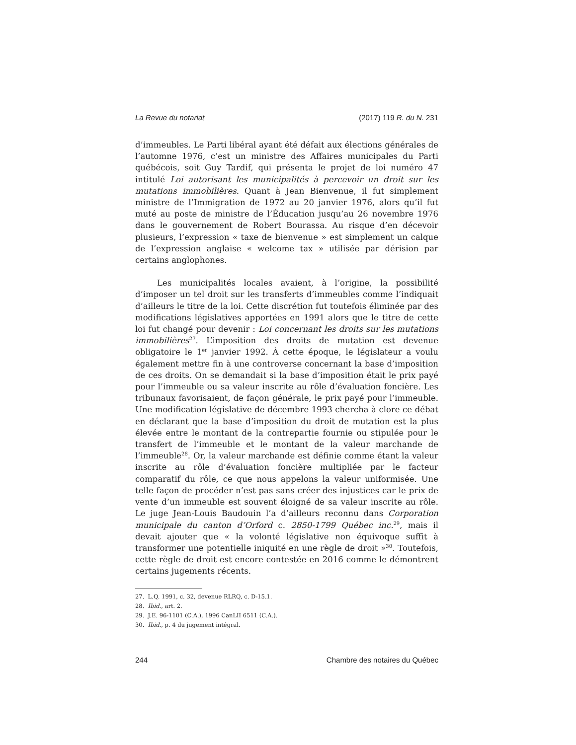La Revue du notariat (2017) 119 R. du N. 231
d’immeubles. Le Parti libéral ayant été défait aux élections générales de l’automne 1976, c’est un ministre des Affaires municipales du Parti québécois, soit Guy Tardif, qui présenta le projet de loi numéro 47 intitulé Loi autorisant les municipalités à percevoir un droit sur les mutations immobilières. Quant à Jean Bienvenue, il fut simplement ministre de l’Immigration de 1972 au 20 janvier 1976, alors qu’il fut muté au poste de ministre de l’Éducation jusqu’au 26 novembre 1976 dans le gouvernement de Robert Bourassa. Au risque d’en décevoir plusieurs, l’expression « taxe de bienvenue » est simplement un calque de l’expression anglaise « welcome tax » utilisée par dérision par certains anglophones.
Les municipalités locales avaient, à l’origine, la possibilité d’imposer un tel droit sur les transferts d’immeubles comme l’indiquait d’ailleurs le titre de la loi. Cette discrétion fut toutefois éliminée par des modifications législatives apportées en 1991 alors que le titre de cette loi fut changé pour devenir : Loi concernant les droits sur les mutations immobilières<sup>27</sup>. L’imposition des droits de mutation est devenue obligatoire le 1<sup>er</sup> janvier 1992. À cette époque, le législateur a voulu également mettre fin à une controverse concernant la base d’imposition de ces droits. On se demandait si la base d’imposition était le prix payé pour l’immeuble ou sa valeur inscrite au rôle d’évaluation foncière. Les tribunaux favorisaient, de façon générale, le prix payé pour l’immeuble. Une modification législative de décembre 1993 chercha à clore ce débat en déclarant que la base d’imposition du droit de mutation est la plus élevée entre le montant de la contrepartie fournie ou stipulée pour le transfert de l’immeuble et le montant de la valeur marchande de l’immeuble<sup>28</sup>. Or, la valeur marchande est définie comme étant la valeur inscrite au rôle d’évaluation foncière multipliée par le facteur comparatif du rôle, ce que nous appelons la valeur uniformisée. Une telle façon de procéder n’est pas sans créer des injustices car le prix de vente d’un immeuble est souvent éloigné de sa valeur inscrite au rôle. Le juge Jean-Louis Baudouin l’a d’ailleurs reconnu dans Corporation municipale du canton d’Orford c. 2850-1799 Québec inc.<sup>29</sup>, mais il devait ajouter que « la volonté législative non équivoque suffit à transformer une potentielle iniquité en une règle de droit »<sup>30</sup>. Toutefois, cette règle de droit est encore contestée en 2016 comme le démontrent certains jugements récents.
27. L.Q. 1991, c. 32, devenue RLRQ, c. D-15.1.
28. Ibid., art. 2.
29. J.E. 96-1101 (C.A.), 1996 CanLII 6511 (C.A.).
30. Ibid., p. 4 du jugement intégral.
244 Chambre des notaires du Québec